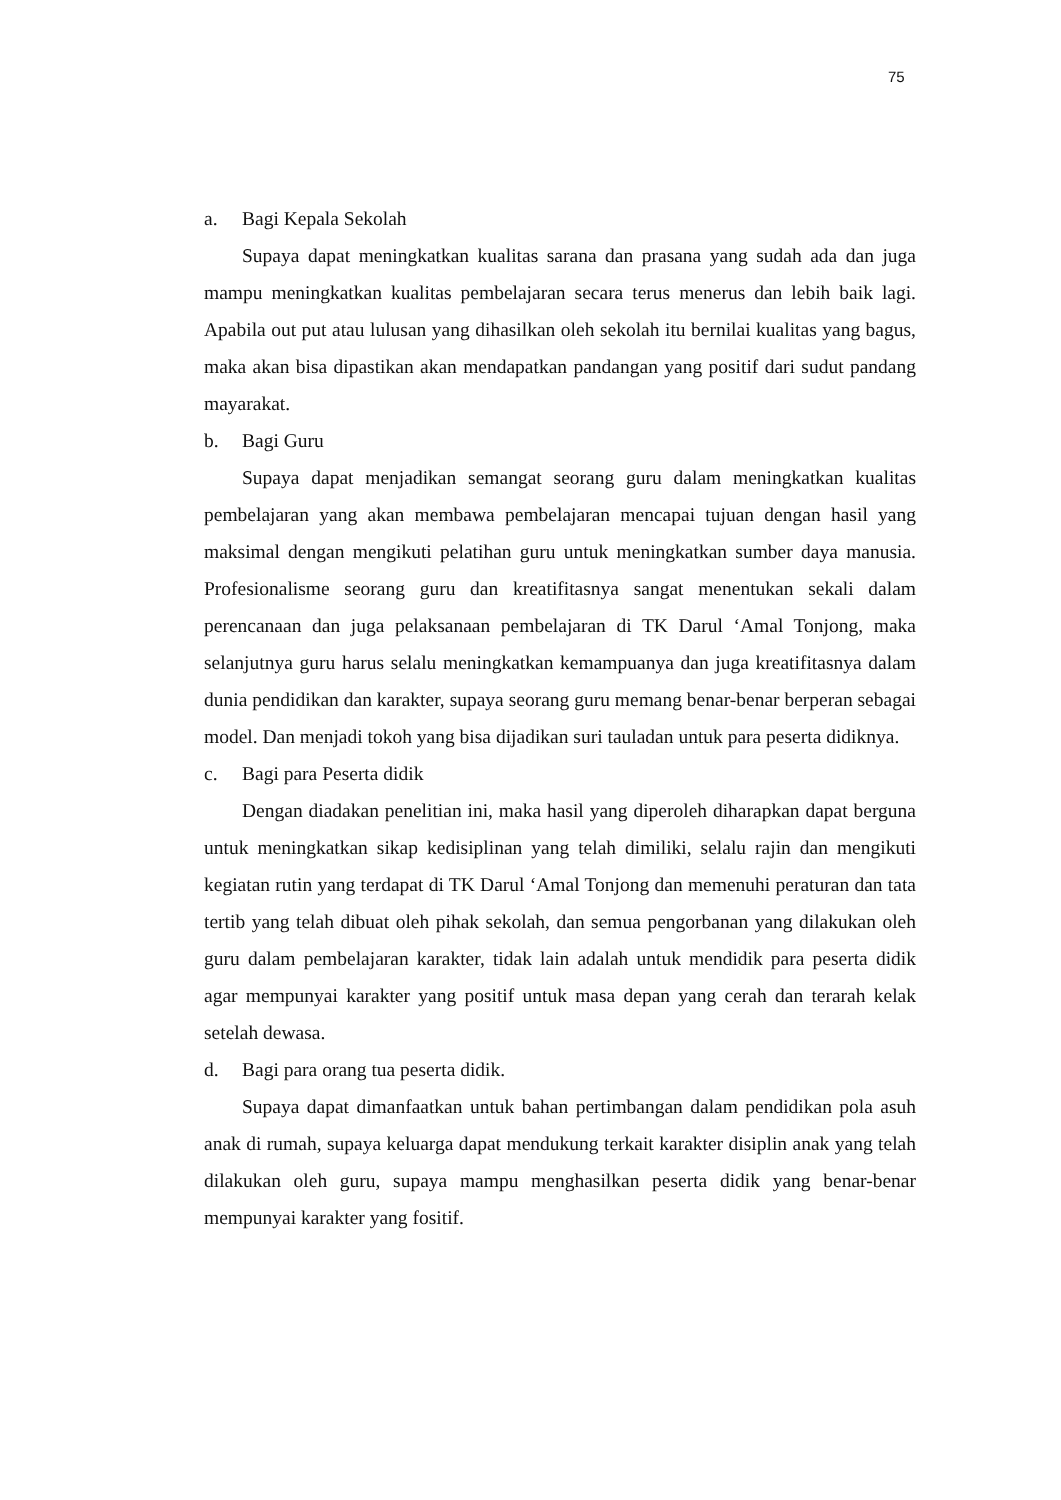75
a. Bagi Kepala Sekolah
Supaya dapat meningkatkan kualitas sarana dan prasana yang sudah ada dan juga mampu meningkatkan kualitas pembelajaran secara terus menerus dan lebih baik lagi. Apabila out put atau lulusan yang dihasilkan oleh sekolah itu bernilai kualitas yang bagus, maka akan bisa dipastikan akan mendapatkan pandangan yang positif dari sudut pandang mayarakat.
b. Bagi Guru
Supaya dapat menjadikan semangat seorang guru dalam meningkatkan kualitas pembelajaran yang akan membawa pembelajaran mencapai tujuan dengan hasil yang maksimal dengan mengikuti pelatihan guru untuk meningkatkan sumber daya manusia. Profesionalisme seorang guru dan kreatifitasnya sangat menentukan sekali dalam perencanaan dan juga pelaksanaan pembelajaran di TK Darul ‘Amal Tonjong, maka selanjutnya guru harus selalu meningkatkan kemampuanya dan juga kreatifitasnya dalam dunia pendidikan dan karakter, supaya seorang guru memang benar-benar berperan sebagai model. Dan menjadi tokoh yang bisa dijadikan suri tauladan untuk para peserta didiknya.
c. Bagi para Peserta didik
Dengan diadakan penelitian ini, maka hasil yang diperoleh diharapkan dapat berguna untuk meningkatkan sikap kedisiplinan yang telah dimiliki, selalu rajin dan mengikuti kegiatan rutin yang terdapat di TK Darul ‘Amal Tonjong dan memenuhi peraturan dan tata tertib yang telah dibuat oleh pihak sekolah, dan semua pengorbanan yang dilakukan oleh guru dalam pembelajaran karakter, tidak lain adalah untuk mendidik para peserta didik agar mempunyai karakter yang positif untuk masa depan yang cerah dan terarah kelak setelah dewasa.
d. Bagi para orang tua peserta didik.
Supaya dapat dimanfaatkan untuk bahan pertimbangan dalam pendidikan pola asuh anak di rumah, supaya keluarga dapat mendukung terkait karakter disiplin anak yang telah dilakukan oleh guru, supaya mampu menghasilkan peserta didik yang benar-benar mempunyai karakter yang fositif.